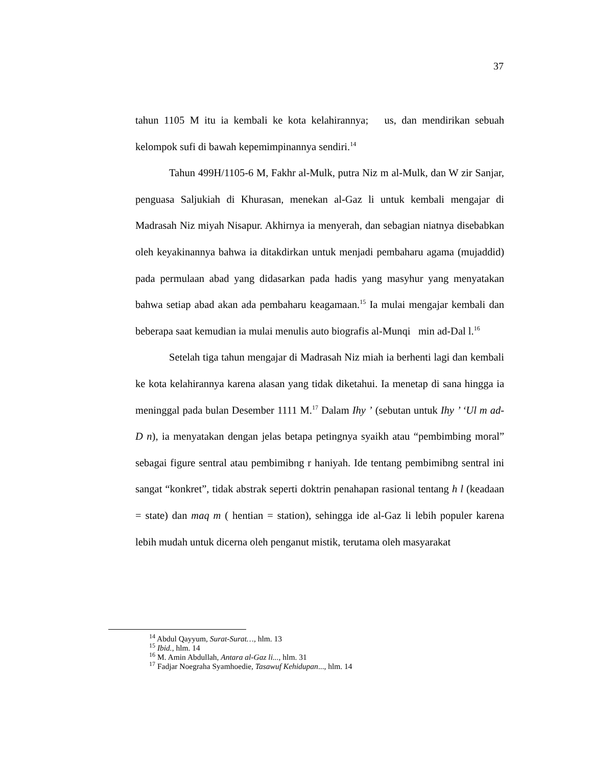37
tahun 1105 M itu ia kembali ke kota kelahirannya; us, dan mendirikan sebuah kelompok sufi di bawah kepemimpinannya sendiri.<sup>14</sup>
Tahun 499H/1105-6 M, Fakhr al-Mulk, putra Niz m al-Mulk, dan W zir Sanjar, penguasa Saljukiah di Khurasan, menekan al-Gaz li untuk kembali mengajar di Madrasah Niz miyah Nisapur. Akhirnya ia menyerah, dan sebagian niatnya disebabkan oleh keyakinannya bahwa ia ditakdirkan untuk menjadi pembaharu agama (mujaddid) pada permulaan abad yang didasarkan pada hadis yang masyhur yang menyatakan bahwa setiap abad akan ada pembaharu keagamaan.<sup>15</sup> Ia mulai mengajar kembali dan beberapa saat kemudian ia mulai menulis auto biografis al-Munqi min ad-Dal l.<sup>16</sup>
Setelah tiga tahun mengajar di Madrasah Niz miah ia berhenti lagi dan kembali ke kota kelahirannya karena alasan yang tidak diketahui. Ia menetap di sana hingga ia meninggal pada bulan Desember 1111 M.<sup>17</sup> Dalam Ihy ’ (sebutan untuk Ihy ’ ‘Ul m ad-D n), ia menyatakan dengan jelas betapa petingnya syaikh atau “pembimbing moral” sebagai figure sentral atau pembimibng r haniyah. Ide tentang pembimibng sentral ini sangat “konkret”, tidak abstrak seperti doktrin penahapan rasional tentang h l (keadaan = state) dan maq m ( hentian = station), sehingga ide al-Gaz li lebih populer karena lebih mudah untuk dicerna oleh penganut mistik, terutama oleh masyarakat
<sup>14</sup> Abdul Qayyum, Surat-Surat…, hlm. 13
<sup>15</sup> Ibid., hlm. 14
<sup>16</sup> M. Amin Abdullah, Antara al-Gaz li..., hlm. 31
<sup>17</sup> Fadjar Noegraha Syamhoedie, Tasawuf Kehidupan..., hlm. 14